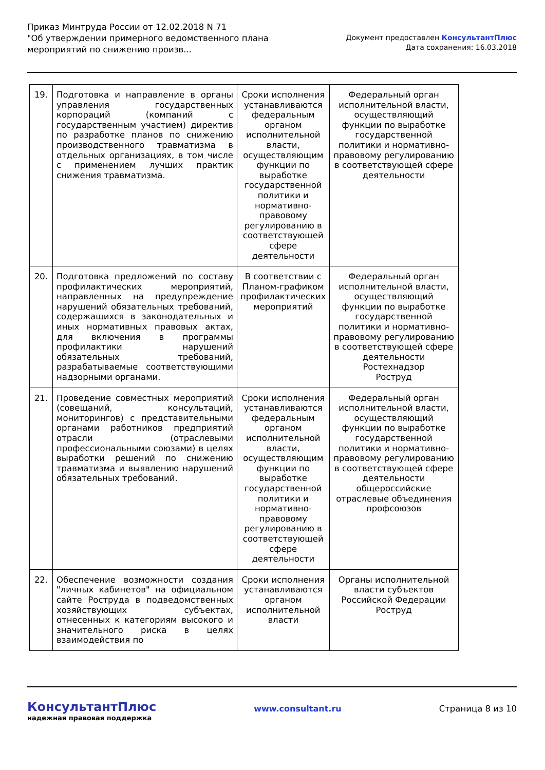Приказ Минтруда России от 12.02.2018 N 71
"Об утверждении примерного ведомственного плана
мероприятий по снижению произв...
Документ предоставлен КонсультантПлюс
Дата сохранения: 16.03.2018
| 19. | Подготовка и направление в органы управления государственных корпораций (компаний с государственным участием) директив по разработке планов по снижению производственного травматизма в отдельных организациях, в том числе с применением лучших практик снижения травматизма. | Сроки исполнения устанавливаются федеральным органом исполнительной власти, осуществляющим функции по выработке государственной политики и нормативно-правовому регулированию в соответствующей сфере деятельности | Федеральный орган исполнительной власти, осуществляющий функции по выработке государственной политики и нормативно-правовому регулированию в соответствующей сфере деятельности |
| 20. | Подготовка предложений по составу профилактических мероприятий, направленных на предупреждение нарушений обязательных требований, содержащихся в законодательных и иных нормативных правовых актах, для включения в программы профилактики нарушений обязательных требований, разрабатываемые соответствующими надзорными органами. | В соответствии с Планом-графиком профилактических мероприятий | Федеральный орган исполнительной власти, осуществляющий функции по выработке государственной политики и нормативно-правовому регулированию в соответствующей сфере деятельности Ростехнадзор Роструд |
| 21. | Проведение совместных мероприятий (совещаний, консультаций, мониторингов) с представительными органами работников предприятий отрасли (отраслевыми профессиональными союзами) в целях выработки решений по снижению травматизма и выявлению нарушений обязательных требований. | Сроки исполнения устанавливаются федеральным органом исполнительной власти, осуществляющим функции по выработке государственной политики и нормативно-правовому регулированию в соответствующей сфере деятельности | Федеральный орган исполнительной власти, осуществляющий функции по выработке государственной политики и нормативно-правовому регулированию в соответствующей сфере деятельности общероссийские отраслевые объединения профсоюзов |
| 22. | Обеспечение возможности создания "личных кабинетов" на официальном сайте Роструда в подведомственных хозяйствующих субъектах, отнесенных к категориям высокого и значительного риска в целях взаимодействия по | Сроки исполнения устанавливаются органом исполнительной власти | Органы исполнительной власти субъектов Российской Федерации Роструд |
КонсультантПлюс
надежная правовая поддержка
www.consultant.ru Страница 8 из 10